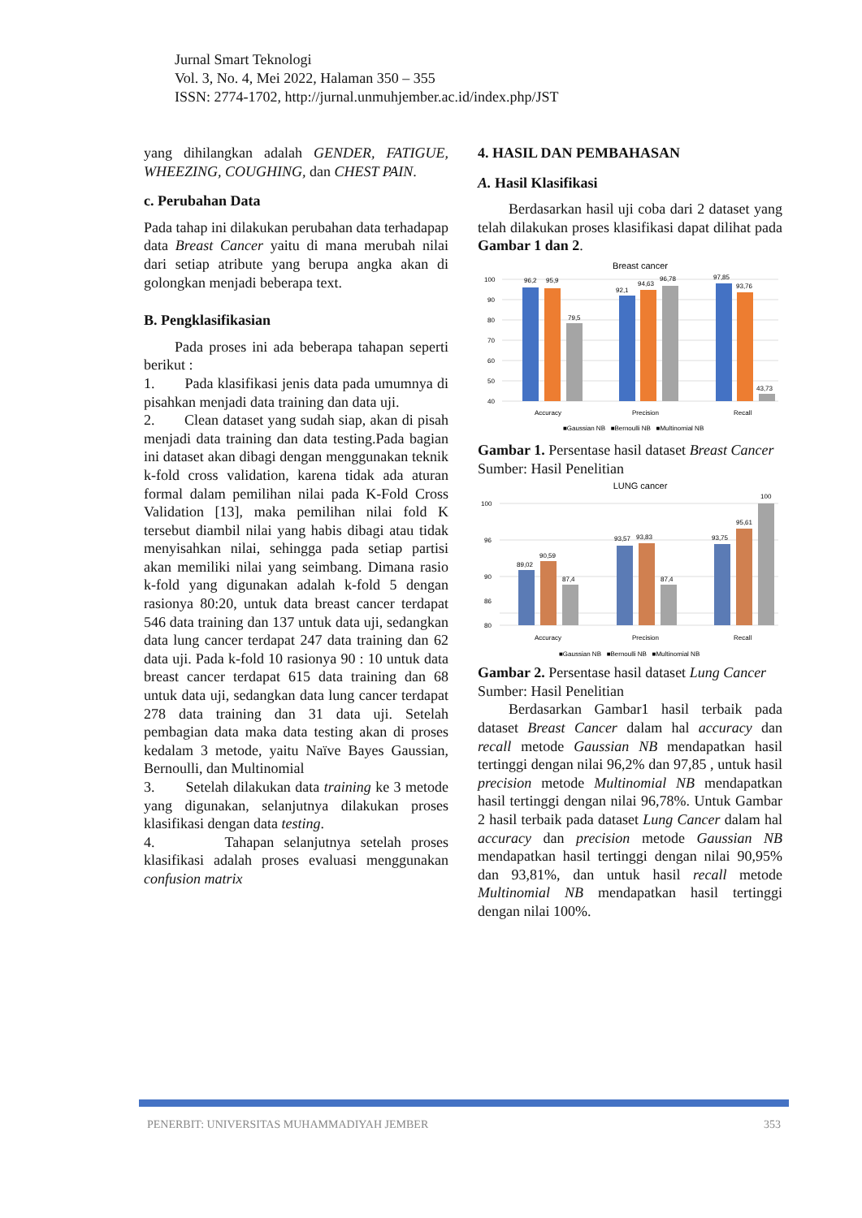Jurnal Smart Teknologi
Vol. 3, No. 4, Mei 2022, Halaman 350 – 355
ISSN: 2774-1702, http://jurnal.unmuhjember.ac.id/index.php/JST
yang dihilangkan adalah GENDER, FATIGUE, WHEEZING, COUGHING, dan CHEST PAIN.
c. Perubahan Data
Pada tahap ini dilakukan perubahan data terhadapap data Breast Cancer yaitu di mana merubah nilai dari setiap atribute yang berupa angka akan di golongkan menjadi beberapa text.
B. Pengklasifikasian
Pada proses ini ada beberapa tahapan seperti berikut :
1. Pada klasifikasi jenis data pada umumnya di pisahkan menjadi data training dan data uji.
2. Clean dataset yang sudah siap, akan di pisah menjadi data training dan data testing.Pada bagian ini dataset akan dibagi dengan menggunakan teknik k-fold cross validation, karena tidak ada aturan formal dalam pemilihan nilai pada K-Fold Cross Validation [13], maka pemilihan nilai fold K tersebut diambil nilai yang habis dibagi atau tidak menyisahkan nilai, sehingga pada setiap partisi akan memiliki nilai yang seimbang. Dimana rasio k-fold yang digunakan adalah k-fold 5 dengan rasionya 80:20, untuk data breast cancer terdapat 546 data training dan 137 untuk data uji, sedangkan data lung cancer terdapat 247 data training dan 62 data uji. Pada k-fold 10 rasionya 90 : 10 untuk data breast cancer terdapat 615 data training dan 68 untuk data uji, sedangkan data lung cancer terdapat 278 data training dan 31 data uji. Setelah pembagian data maka data testing akan di proses kedalam 3 metode, yaitu Naïve Bayes Gaussian, Bernoulli, dan Multinomial
3. Setelah dilakukan data training ke 3 metode yang digunakan, selanjutnya dilakukan proses klasifikasi dengan data testing.
4. Tahapan selanjutnya setelah proses klasifikasi adalah proses evaluasi menggunakan confusion matrix
4. HASIL DAN PEMBAHASAN
A. Hasil Klasifikasi
Berdasarkan hasil uji coba dari 2 dataset yang telah dilakukan proses klasifikasi dapat dilihat pada Gambar 1 dan 2.
Breast cancer
100
90
80
70
60
50
40
96,2
95,9
79,5
92,1
94,63
96,78
97,85
93,76
43,73
Accuracy
Precision
Recall
■Gaussian NB ■Bernoulli NB ■Multinomial NB
Gambar 1. Persentase hasil dataset Breast Cancer
Sumber: Hasil Penelitian
LUNG cancer
100
100
96
90
86
80
89,02
90,59
87,4
93,57
93,83
87,4
93,75
95,61
Accuracy
Precision
Recall
■Gaussian NB ■Bernoulli NB ■Multinomial NB
Gambar 2. Persentase hasil dataset Lung Cancer
Sumber: Hasil Penelitian
Berdasarkan Gambar1 hasil terbaik pada dataset Breast Cancer dalam hal accuracy dan recall metode Gaussian NB mendapatkan hasil tertinggi dengan nilai 96,2% dan 97,85 , untuk hasil precision metode Multinomial NB mendapatkan hasil tertinggi dengan nilai 96,78%. Untuk Gambar 2 hasil terbaik pada dataset Lung Cancer dalam hal accuracy dan precision metode Gaussian NB mendapatkan hasil tertinggi dengan nilai 90,95% dan 93,81%, dan untuk hasil recall metode Multinomial NB mendapatkan hasil tertinggi dengan nilai 100%.
PENERBIT: UNIVERSITAS MUHAMMADIYAH JEMBER 353